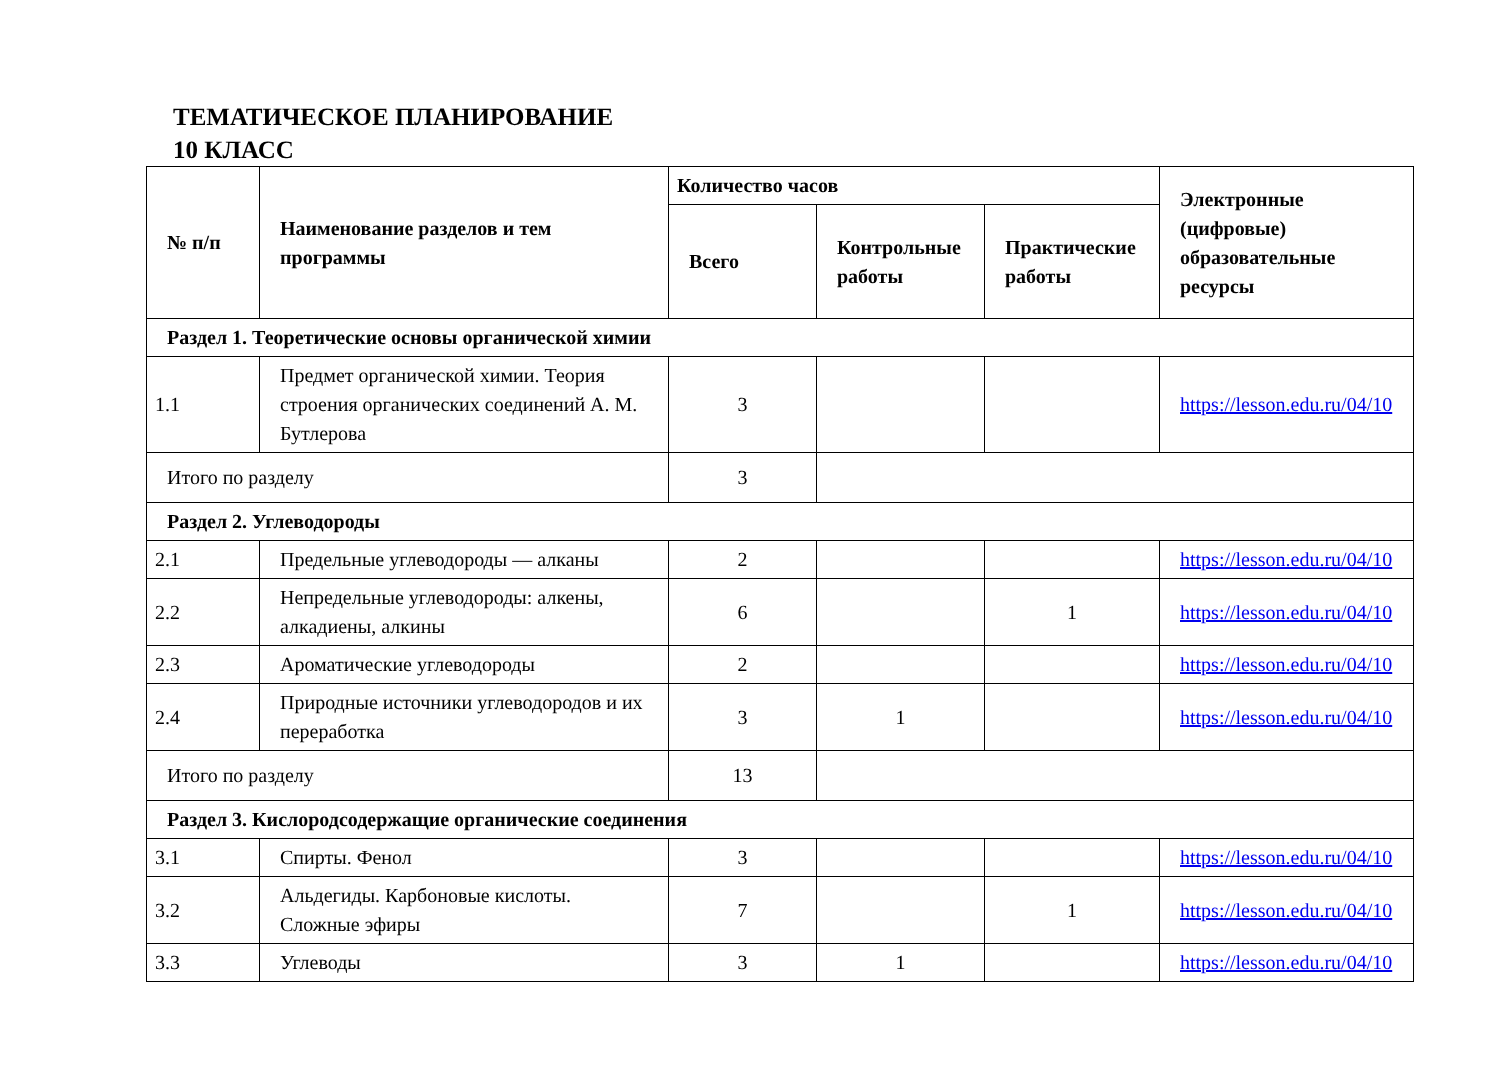ТЕМАТИЧЕСКОЕ ПЛАНИРОВАНИЕ
10 КЛАСС
| № п/п | Наименование разделов и тем программы | Количество часов | | | Электронные (цифровые) образовательные ресурсы |
| --- | --- | --- | --- | --- | --- |
| | | Всего | Контрольные работы | Практические работы | |
| Раздел 1. Теоретические основы органической химии | | | | | |
| 1.1 | Предмет органической химии. Теория строения органических соединений А. М. Бутлерова | 3 | | | https://lesson.edu.ru/04/10 |
| Итого по разделу | | 3 | | | |
| Раздел 2. Углеводороды | | | | | |
| 2.1 | Предельные углеводороды — алканы | 2 | | | https://lesson.edu.ru/04/10 |
| 2.2 | Непредельные углеводороды: алкены, алкадиены, алкины | 6 | | 1 | https://lesson.edu.ru/04/10 |
| 2.3 | Ароматические углеводороды | 2 | | | https://lesson.edu.ru/04/10 |
| 2.4 | Природные источники углеводородов и их переработка | 3 | 1 | | https://lesson.edu.ru/04/10 |
| Итого по разделу | | 13 | | | |
| Раздел 3. Кислородсодержащие органические соединения | | | | | |
| 3.1 | Спирты. Фенол | 3 | | | https://lesson.edu.ru/04/10 |
| 3.2 | Альдегиды. Карбоновые кислоты. Сложные эфиры | 7 | | 1 | https://lesson.edu.ru/04/10 |
| 3.3 | Углеводы | 3 | 1 | | https://lesson.edu.ru/04/10 |